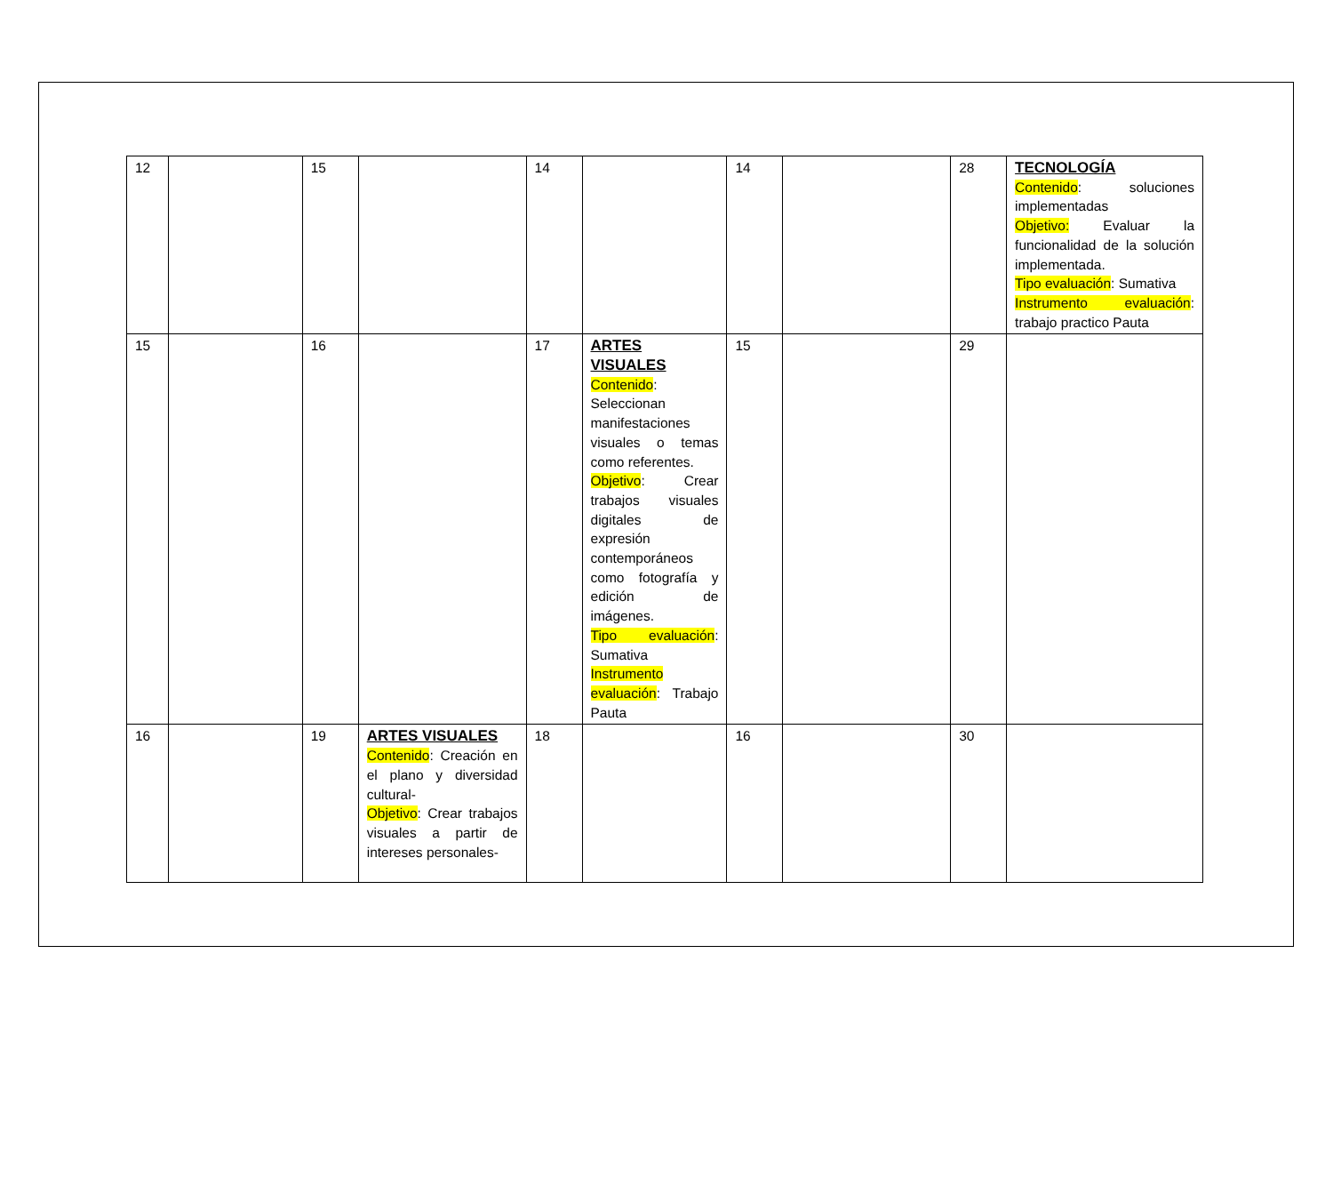| 12 | | 15 | | 14 | | 14 | | 28 | TECNOLOGÍA Contenido : soluciones implementadas Objetivo: Evaluar la funcionalidad de la solución implementada. Tipo evaluación : Sumativa Instrumento evaluación : trabajo practico Pauta |
| 15 | | 16 | | 17 | ARTES VISUALES Contenido : Seleccionan manifestaciones visuales o temas como referentes. Objetivo : Crear trabajos visuales digitales de expresión contemporáneos como fotografía y edición de imágenes. Tipo evaluación : Sumativa Instrumento evaluación : Trabajo Pauta | 15 | | 29 | |
| 16 | | 19 | ARTES VISUALES Contenido : Creación en el plano y diversidad cultural- Objetivo : Crear trabajos visuales a partir de intereses personales- | 18 | | 16 | | 30 | |